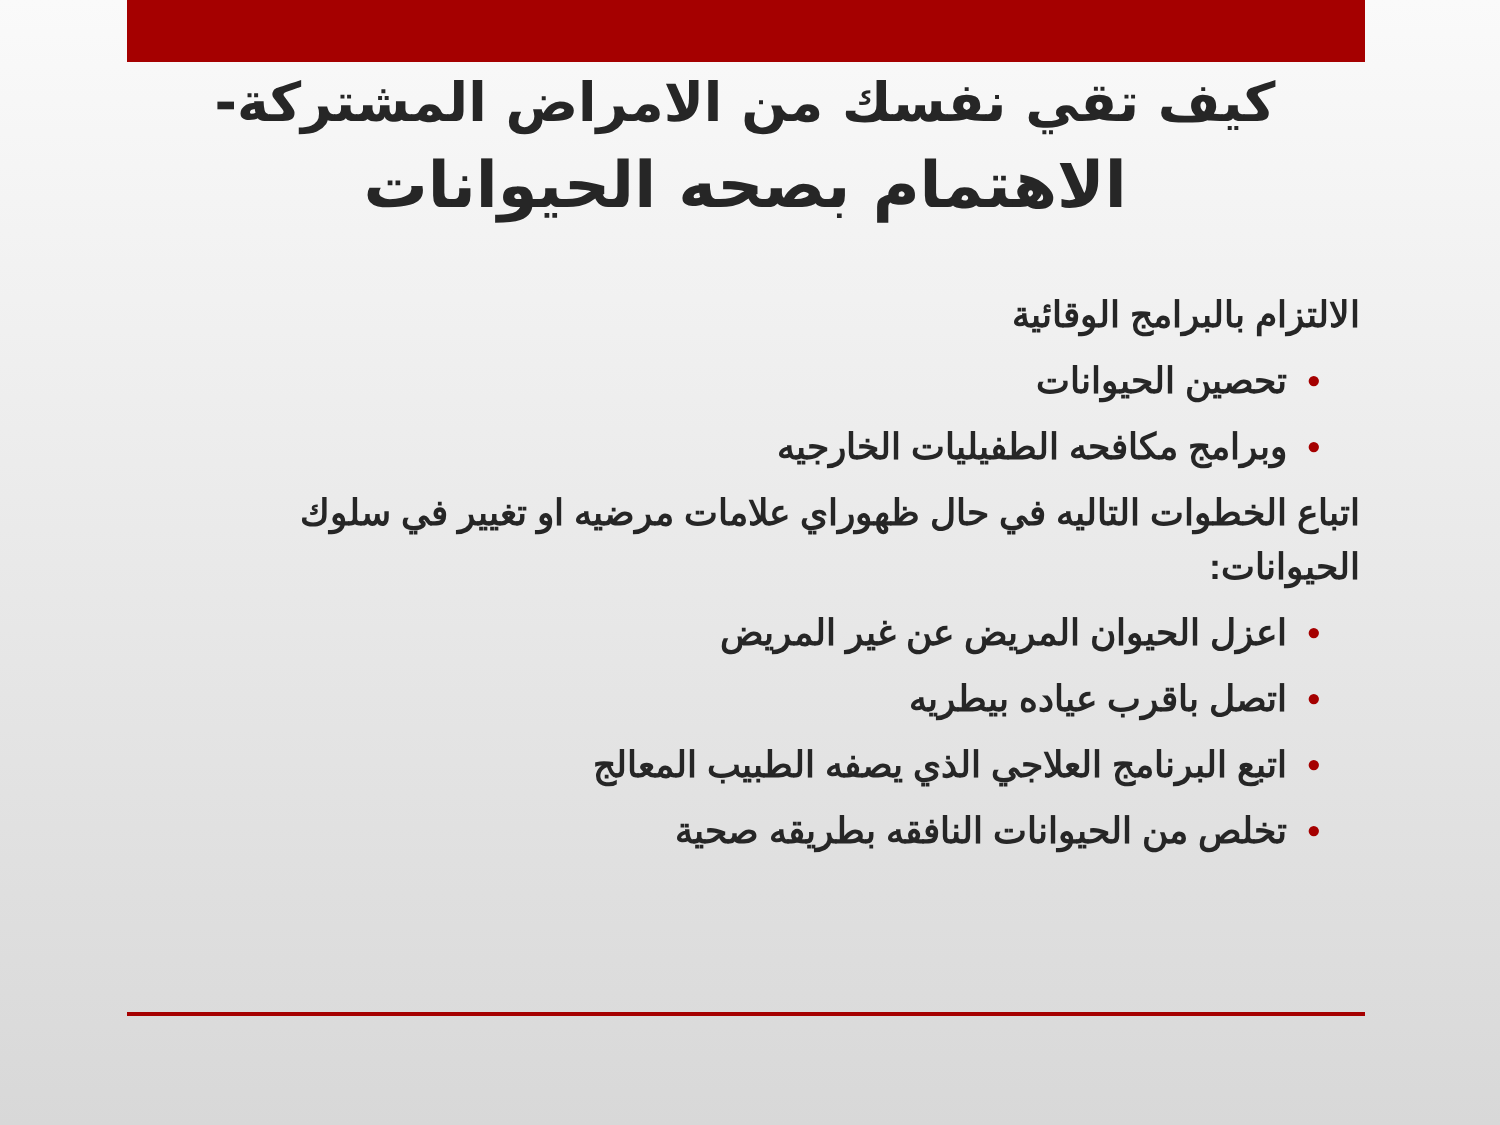كيف تقي نفسك من الامراض المشتركة-
الاهتمام بصحه الحيوانات
الالتزام بالبرامج الوقائية
•تحصين الحيوانات
•وبرامج مكافحه الطفيليات الخارجيه
اتباع الخطوات التاليه في حال ظهوراي علامات مرضيه او تغيير في سلوك الحيوانات:
•اعزل الحيوان المريض عن غير المريض
•اتصل باقرب عياده بيطريه
•اتبع البرنامج العلاجي الذي يصفه الطبيب المعالج
•تخلص من الحيوانات النافقه بطريقه صحية